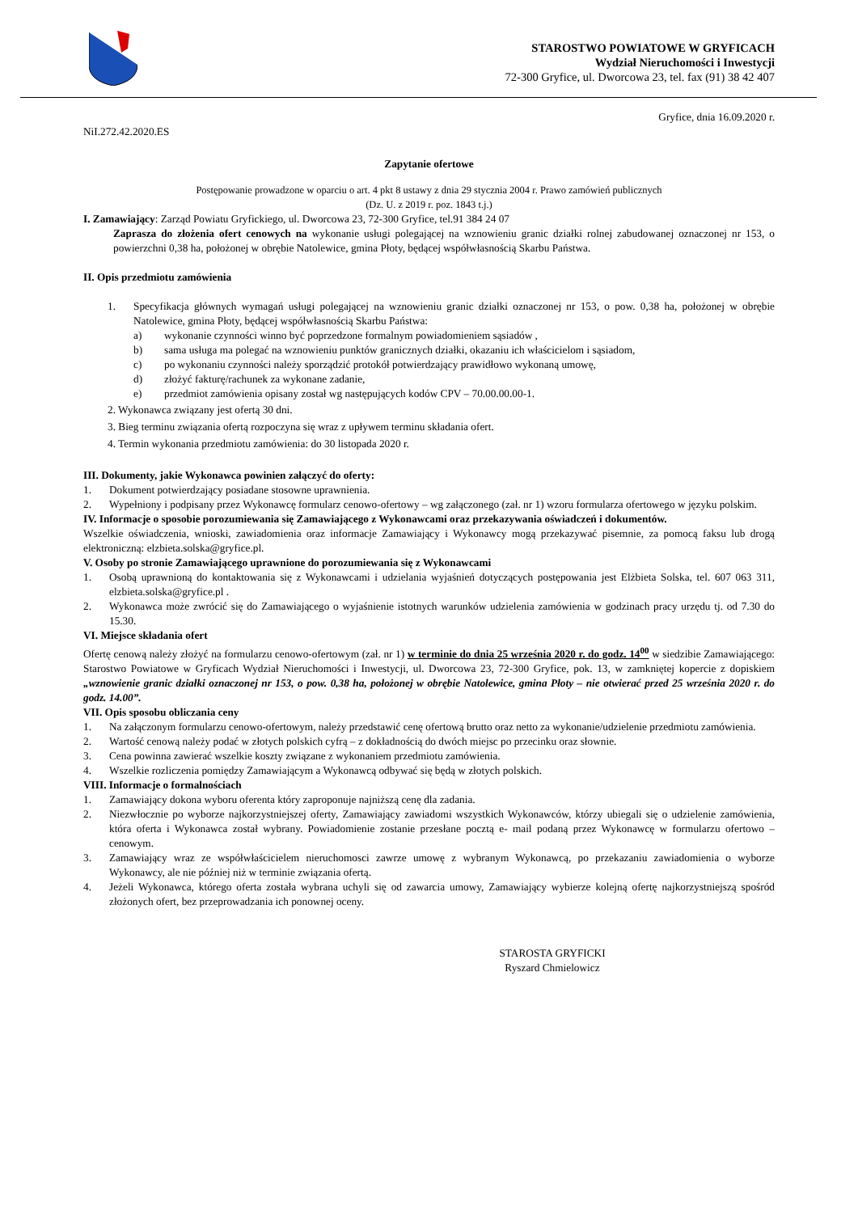STAROSTWO POWIATOWE W GRYFICACH
Wydział Nieruchomości i Inwestycji
72-300 Gryfice, ul. Dworcowa 23, tel. fax (91) 38 42 407
Gryfice, dnia 16.09.2020 r.
NiI.272.42.2020.ES
Zapytanie ofertowe
Postępowanie prowadzone w oparciu o art. 4 pkt 8 ustawy z dnia 29 stycznia 2004 r. Prawo zamówień publicznych
(Dz. U. z 2019 r. poz. 1843 t.j.)
I. Zamawiający: Zarząd Powiatu Gryfickiego, ul. Dworcowa 23, 72-300 Gryfice, tel.91 384 24 07
Zaprasza do złożenia ofert cenowych na wykonanie usługi polegającej na wznowieniu granic działki rolnej zabudowanej oznaczonej nr 153, o powierzchni 0,38 ha, położonej w obrębie Natolewice, gmina Płoty, będącej współwłasnością Skarbu Państwa.
II. Opis przedmiotu zamówienia
1. Specyfikacja głównych wymagań usługi polegającej na wznowieniu granic działki oznaczonej nr 153, o pow. 0,38 ha, położonej w obrębie Natolewice, gmina Płoty, będącej współwłasnością Skarbu Państwa:
a) wykonanie czynności winno być poprzedzone formalnym powiadomieniem sąsiadów ,
b) sama usługa ma polegać na wznowieniu punktów granicznych działki, okazaniu ich właścicielom i sąsiadom,
c) po wykonaniu czynności należy sporządzić protokół potwierdzający prawidłowo wykonaną umowę,
d) złożyć fakturę/rachunek za wykonane zadanie,
e) przedmiot zamówienia opisany został wg następujących kodów CPV – 70.00.00.00-1.
2. Wykonawca związany jest ofertą 30 dni.
3. Bieg terminu związania ofertą rozpoczyna się wraz z upływem terminu składania ofert.
4. Termin wykonania przedmiotu zamówienia: do 30 listopada 2020 r.
III. Dokumenty, jakie Wykonawca powinien załączyć do oferty:
1. Dokument potwierdzający posiadane stosowne uprawnienia.
2. Wypełniony i podpisany przez Wykonawcę formularz cenowo-ofertowy – wg załączonego (zał. nr 1) wzoru formularza ofertowego w języku polskim.
IV. Informacje o sposobie porozumiewania się Zamawiającego z Wykonawcami oraz przekazywania oświadczeń i dokumentów.
Wszelkie oświadczenia, wnioski, zawiadomienia oraz informacje Zamawiający i Wykonawcy mogą przekazywać pisemnie, za pomocą faksu lub drogą elektroniczną: elzbieta.solska@gryfice.pl.
V. Osoby po stronie Zamawiającego uprawnione do porozumiewania się z Wykonawcami
1. Osobą uprawnioną do kontaktowania się z Wykonawcami i udzielania wyjaśnień dotyczących postępowania jest Elżbieta Solska, tel. 607 063 311, elzbieta.solska@gryfice.pl .
2. Wykonawca może zwrócić się do Zamawiającego o wyjaśnienie istotnych warunków udzielenia zamówienia w godzinach pracy urzędu tj. od 7.30 do 15.30.
VI. Miejsce składania ofert
Ofertę cenową należy złożyć na formularzu cenowo-ofertowym (zał. nr 1) w terminie do dnia 25 września 2020 r. do godz. 14<sup>00</sup> w siedzibie Zamawiającego: Starostwo Powiatowe w Gryficach Wydział Nieruchomości i Inwestycji, ul. Dworcowa 23, 72-300 Gryfice, pok. 13, w zamkniętej kopercie z dopiskiem „wznowienie granic działki oznaczonej nr 153, o pow. 0,38 ha, położonej w obrębie Natolewice, gmina Płoty – nie otwierać przed 25 września 2020 r. do godz. 14.00”.
VII. Opis sposobu obliczania ceny
1. Na załączonym formularzu cenowo-ofertowym, należy przedstawić cenę ofertową brutto oraz netto za wykonanie/udzielenie przedmiotu zamówienia.
2. Wartość cenową należy podać w złotych polskich cyfrą – z dokładnością do dwóch miejsc po przecinku oraz słownie.
3. Cena powinna zawierać wszelkie koszty związane z wykonaniem przedmiotu zamówienia.
4. Wszelkie rozliczenia pomiędzy Zamawiającym a Wykonawcą odbywać się będą w złotych polskich.
VIII. Informacje o formalnościach
1. Zamawiający dokona wyboru oferenta który zaproponuje najniższą cenę dla zadania.
2. Niezwłocznie po wyborze najkorzystniejszej oferty, Zamawiający zawiadomi wszystkich Wykonawców, którzy ubiegali się o udzielenie zamówienia, która oferta i Wykonawca został wybrany. Powiadomienie zostanie przesłane pocztą e- mail podaną przez Wykonawcę w formularzu ofertowo – cenowym.
3. Zamawiający wraz ze współwłaścicielem nieruchomosci zawrze umowę z wybranym Wykonawcą, po przekazaniu zawiadomienia o wyborze Wykonawcy, ale nie później niż w terminie związania ofertą.
4. Jeżeli Wykonawca, którego oferta została wybrana uchyli się od zawarcia umowy, Zamawiający wybierze kolejną ofertę najkorzystniejszą spośród złożonych ofert, bez przeprowadzania ich ponownej oceny.
STAROSTA GRYFICKI
Ryszard Chmielowicz